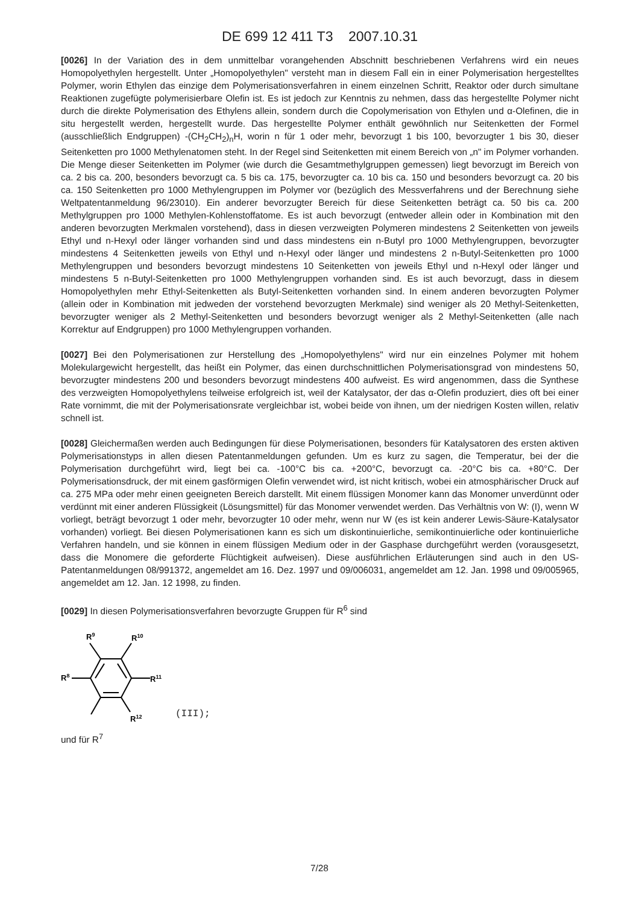DE 699 12 411 T3 2007.10.31
[0026] In der Variation des in dem unmittelbar vorangehenden Abschnitt beschriebenen Verfahrens wird ein neues Homopolyethylen hergestellt. Unter „Homopolyethylen" versteht man in diesem Fall ein in einer Polymerisation hergestelltes Polymer, worin Ethylen das einzige dem Polymerisationsverfahren in einem einzelnen Schritt, Reaktor oder durch simultane Reaktionen zugefügte polymerisierbare Olefin ist. Es ist jedoch zur Kenntnis zu nehmen, dass das hergestellte Polymer nicht durch die direkte Polymerisation des Ethylens allein, sondern durch die Copolymerisation von Ethylen und α-Olefinen, die in situ hergestellt werden, hergestellt wurde. Das hergestellte Polymer enthält gewöhnlich nur Seitenketten der Formel (ausschließlich Endgruppen) -(CH<sub>2</sub>CH<sub>2</sub>)<sub>n</sub>H, worin n für 1 oder mehr, bevorzugt 1 bis 100, bevorzugter 1 bis 30, dieser Seitenketten pro 1000 Methylenatomen steht. In der Regel sind Seitenketten mit einem Bereich von „n" im Polymer vorhanden. Die Menge dieser Seitenketten im Polymer (wie durch die Gesamtmethylgruppen gemessen) liegt bevorzugt im Bereich von ca. 2 bis ca. 200, besonders bevorzugt ca. 5 bis ca. 175, bevorzugter ca. 10 bis ca. 150 und besonders bevorzugt ca. 20 bis ca. 150 Seitenketten pro 1000 Methylengruppen im Polymer vor (bezüglich des Messverfahrens und der Berechnung siehe Weltpatentanmeldung 96/23010). Ein anderer bevorzugter Bereich für diese Seitenketten beträgt ca. 50 bis ca. 200 Methylgruppen pro 1000 Methylen-Kohlenstoffatome. Es ist auch bevorzugt (entweder allein oder in Kombination mit den anderen bevorzugten Merkmalen vorstehend), dass in diesen verzweigten Polymeren mindestens 2 Seitenketten von jeweils Ethyl und n-Hexyl oder länger vorhanden sind und dass mindestens ein n-Butyl pro 1000 Methylengruppen, bevorzugter mindestens 4 Seitenketten jeweils von Ethyl und n-Hexyl oder länger und mindestens 2 n-Butyl-Seitenketten pro 1000 Methylengruppen und besonders bevorzugt mindestens 10 Seitenketten von jeweils Ethyl und n-Hexyl oder länger und mindestens 5 n-Butyl-Seitenketten pro 1000 Methylengruppen vorhanden sind. Es ist auch bevorzugt, dass in diesem Homopolyethylen mehr Ethyl-Seitenketten als Butyl-Seitenketten vorhanden sind. In einem anderen bevorzugten Polymer (allein oder in Kombination mit jedweden der vorstehend bevorzugten Merkmale) sind weniger als 20 Methyl-Seitenketten, bevorzugter weniger als 2 Methyl-Seitenketten und besonders bevorzugt weniger als 2 Methyl-Seitenketten (alle nach Korrektur auf Endgruppen) pro 1000 Methylengruppen vorhanden.
[0027] Bei den Polymerisationen zur Herstellung des „Homopolyethylens" wird nur ein einzelnes Polymer mit hohem Molekulargewicht hergestellt, das heißt ein Polymer, das einen durchschnittlichen Polymerisationsgrad von mindestens 50, bevorzugter mindestens 200 und besonders bevorzugt mindestens 400 aufweist. Es wird angenommen, dass die Synthese des verzweigten Homopolyethylens teilweise erfolgreich ist, weil der Katalysator, der das α-Olefin produziert, dies oft bei einer Rate vornimmt, die mit der Polymerisationsrate vergleichbar ist, wobei beide von ihnen, um der niedrigen Kosten willen, relativ schnell ist.
[0028] Gleichermaßen werden auch Bedingungen für diese Polymerisationen, besonders für Katalysatoren des ersten aktiven Polymerisationstyps in allen diesen Patentanmeldungen gefunden. Um es kurz zu sagen, die Temperatur, bei der die Polymerisation durchgeführt wird, liegt bei ca. -100°C bis ca. +200°C, bevorzugt ca. -20°C bis ca. +80°C. Der Polymerisationsdruck, der mit einem gasförmigen Olefin verwendet wird, ist nicht kritisch, wobei ein atmosphärischer Druck auf ca. 275 MPa oder mehr einen geeigneten Bereich darstellt. Mit einem flüssigen Monomer kann das Monomer unverdünnt oder verdünnt mit einer anderen Flüssigkeit (Lösungsmittel) für das Monomer verwendet werden. Das Verhältnis von W: (I), wenn W vorliegt, beträgt bevorzugt 1 oder mehr, bevorzugter 10 oder mehr, wenn nur W (es ist kein anderer Lewis-Säure-Katalysator vorhanden) vorliegt. Bei diesen Polymerisationen kann es sich um diskontinuierliche, semikontinuierliche oder kontinuierliche Verfahren handeln, und sie können in einem flüssigen Medium oder in der Gasphase durchgeführt werden (vorausgesetzt, dass die Monomere die geforderte Flüchtigkeit aufweisen). Diese ausführlichen Erläuterungen sind auch in den US-Patentanmeldungen 08/991372, angemeldet am 16. Dez. 1997 und 09/006031, angemeldet am 12. Jan. 1998 und 09/005965, angemeldet am 12. Jan. 12 1998, zu finden.
[0029] In diesen Polymerisationsverfahren bevorzugte Gruppen für R<sup>6</sup> sind
R9
R10
R8
R11
R12
(III);
und für R<sup>7</sup>
7/28